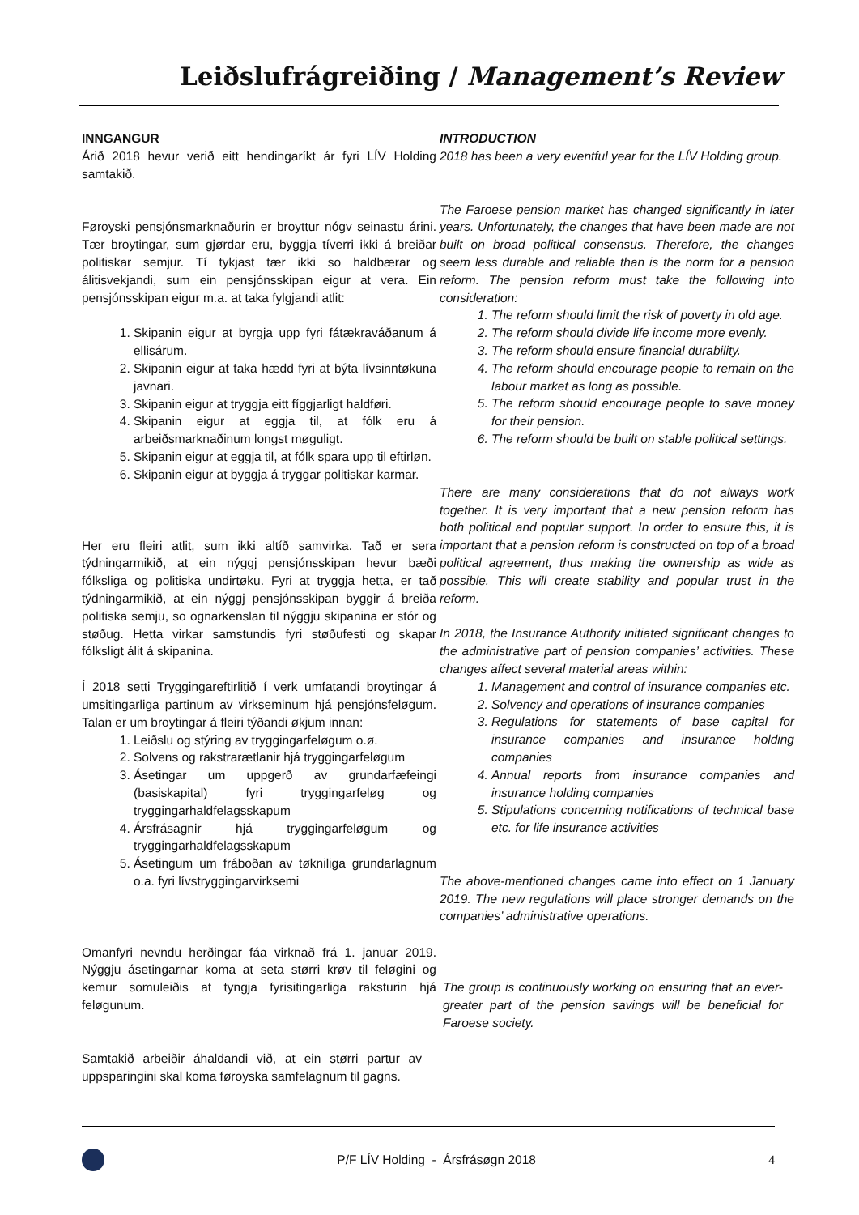Leiðslufrágreiðing / Management’s Review
INNGANGUR
Árið 2018 hevur verið eitt hendingaríkt ár fyri LÍV Holding samtakið.
Føroyski pensjónsmarknaðurin er broyttur nógv seinastu árini. Tær broytingar, sum gjørdar eru, byggja tíverri ikki á breiðar politiskar semjur. Tí tykjast tær ikki so haldbærar og álitisvekjandi, sum ein pensjónsskipan eigur at vera. Ein pensjónsskipan eigur m.a. at taka fylgjandi atlit:
1. Skipanin eigur at byrgja upp fyri fátækraváðanum á ellisárum.
2. Skipanin eigur at taka hædd fyri at býta lívsinntøkuna javnari.
3. Skipanin eigur at tryggja eitt fíggjarligt haldføri.
4. Skipanin eigur at eggja til, at fólk eru á arbeiðsmarknaðinum longst møguligt.
5. Skipanin eigur at eggja til, at fólk spara upp til eftirløn.
6. Skipanin eigur at byggja á tryggar politiskar karmar.
Her eru fleiri atlit, sum ikki altíð samvirka. Tað er sera týdningarmikið, at ein nýggj pensjónsskipan hevur bæði fólksliga og politiska undirtøku. Fyri at tryggja hetta, er tað týdningarmikið, at ein nýggj pensjónsskipan byggir á breiða politiska semju, so ognarkenslan til nýggju skipanina er stór og støðug. Hetta virkar samstundis fyri støðufesti og skapar fólksligt álit á skipanina.
Í 2018 setti Tryggingareftirlitið í verk umfatandi broytingar á umsitingarliga partinum av virkseminum hjá pensjónsfeløgum. Talan er um broytingar á fleiri týðandi økjum innan:
1. Leiðslu og stýring av tryggingarfeløgum o.ø.
2. Solvens og rakstrarætlanir hjá tryggingarfeløgum
3. Ásetingar um uppgerð av grundarfæfeingi (basiskapital) fyri tryggingarfeløg og tryggingarhaldfelagsskapum
4. Ársfrásagnir hjá tryggingarfeløgum og tryggingarhaldfelagsskapum
5. Ásetingum um fráboðan av tøkniliga grundarlagnum o.a. fyri lívstryggingarvirksemi
Omanfyri nevndu herðingar fáa virknað frá 1. januar 2019. Nýggju ásetingarnar koma at seta størri krøv til feløgini og kemur somuleiðis at tyngja fyrisitingarliga raksturin hjá feløgunum.
Samtakið arbeiðir áhaldandi við, at ein størri partur av uppsparingini skal koma føroyska samfelagnum til gagns.
INTRODUCTION
2018 has been a very eventful year for the LÍV Holding group.
The Faroese pension market has changed significantly in later years. Unfortunately, the changes that have been made are not built on broad political consensus. Therefore, the changes seem less durable and reliable than is the norm for a pension reform. The pension reform must take the following into consideration:
1. The reform should limit the risk of poverty in old age.
2. The reform should divide life income more evenly.
3. The reform should ensure financial durability.
4. The reform should encourage people to remain on the labour market as long as possible.
5. The reform should encourage people to save money for their pension.
6. The reform should be built on stable political settings.
There are many considerations that do not always work together. It is very important that a new pension reform has both political and popular support. In order to ensure this, it is important that a pension reform is constructed on top of a broad political agreement, thus making the ownership as wide as possible. This will create stability and popular trust in the reform.
In 2018, the Insurance Authority initiated significant changes to the administrative part of pension companies’ activities. These changes affect several material areas within:
1. Management and control of insurance companies etc.
2. Solvency and operations of insurance companies
3. Regulations for statements of base capital for insurance companies and insurance holding companies
4. Annual reports from insurance companies and insurance holding companies
5. Stipulations concerning notifications of technical base etc. for life insurance activities
The above-mentioned changes came into effect on 1 January 2019. The new regulations will place stronger demands on the companies’ administrative operations.
The group is continuously working on ensuring that an ever-greater part of the pension savings will be beneficial for Faroese society.
P/F LÍV Holding - Ársfrásøgn 2018
4